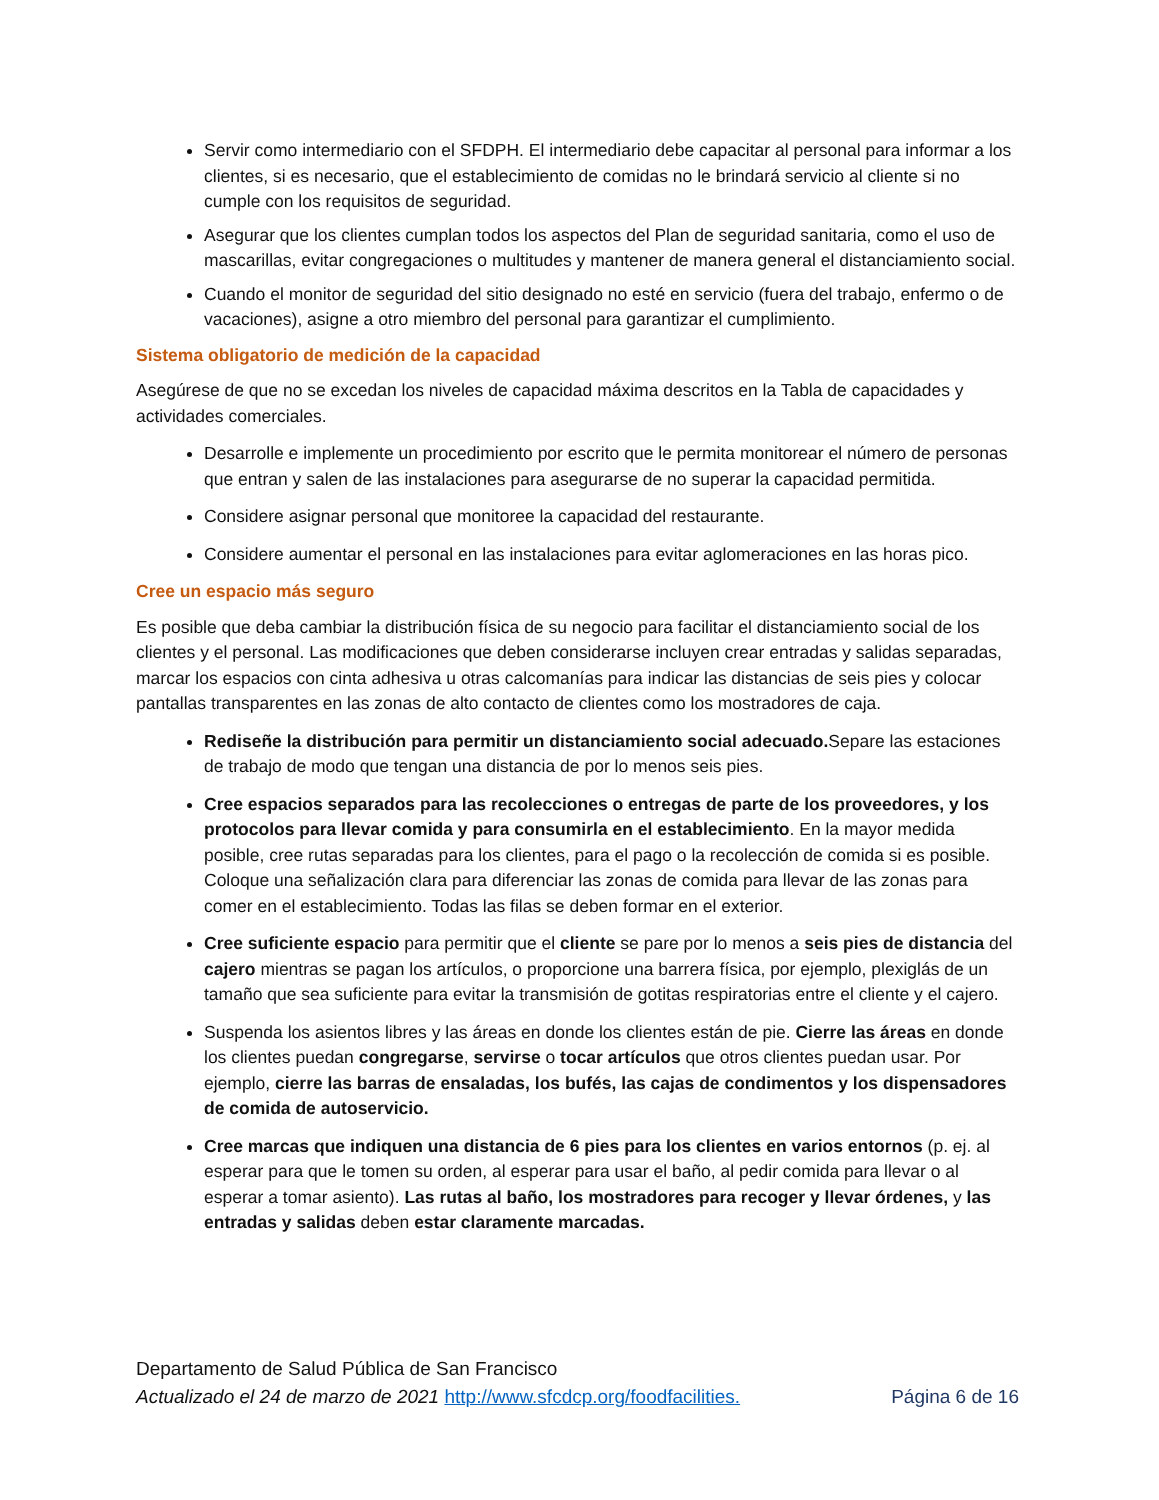Servir como intermediario con el SFDPH. El intermediario debe capacitar al personal para informar a los clientes, si es necesario, que el establecimiento de comidas no le brindará servicio al cliente si no cumple con los requisitos de seguridad.
Asegurar que los clientes cumplan todos los aspectos del Plan de seguridad sanitaria, como el uso de mascarillas, evitar congregaciones o multitudes y mantener de manera general el distanciamiento social.
Cuando el monitor de seguridad del sitio designado no esté en servicio (fuera del trabajo, enfermo o de vacaciones), asigne a otro miembro del personal para garantizar el cumplimiento.
Sistema obligatorio de medición de la capacidad
Asegúrese de que no se excedan los niveles de capacidad máxima descritos en la Tabla de capacidades y actividades comerciales.
Desarrolle e implemente un procedimiento por escrito que le permita monitorear el número de personas que entran y salen de las instalaciones para asegurarse de no superar la capacidad permitida.
Considere asignar personal que monitoree la capacidad del restaurante.
Considere aumentar el personal en las instalaciones para evitar aglomeraciones en las horas pico.
Cree un espacio más seguro
Es posible que deba cambiar la distribución física de su negocio para facilitar el distanciamiento social de los clientes y el personal. Las modificaciones que deben considerarse incluyen crear entradas y salidas separadas, marcar los espacios con cinta adhesiva u otras calcomanías para indicar las distancias de seis pies y colocar pantallas transparentes en las zonas de alto contacto de clientes como los mostradores de caja.
Rediseñe la distribución para permitir un distanciamiento social adecuado. Separe las estaciones de trabajo de modo que tengan una distancia de por lo menos seis pies.
Cree espacios separados para las recolecciones o entregas de parte de los proveedores, y los protocolos para llevar comida y para consumirla en el establecimiento. En la mayor medida posible, cree rutas separadas para los clientes, para el pago o la recolección de comida si es posible. Coloque una señalización clara para diferenciar las zonas de comida para llevar de las zonas para comer en el establecimiento. Todas las filas se deben formar en el exterior.
Cree suficiente espacio para permitir que el cliente se pare por lo menos a seis pies de distancia del cajero mientras se pagan los artículos, o proporcione una barrera física, por ejemplo, plexiglás de un tamaño que sea suficiente para evitar la transmisión de gotitas respiratorias entre el cliente y el cajero.
Suspenda los asientos libres y las áreas en donde los clientes están de pie. Cierre las áreas en donde los clientes puedan congregarse, servirse o tocar artículos que otros clientes puedan usar. Por ejemplo, cierre las barras de ensaladas, los bufés, las cajas de condimentos y los dispensadores de comida de autoservicio.
Cree marcas que indiquen una distancia de 6 pies para los clientes en varios entornos (p. ej. al esperar para que le tomen su orden, al esperar para usar el baño, al pedir comida para llevar o al esperar a tomar asiento). Las rutas al baño, los mostradores para recoger y llevar órdenes, y las entradas y salidas deben estar claramente marcadas.
Departamento de Salud Pública de San Francisco
Actualizado el 24 de marzo de 2021 http://www.sfcdcp.org/foodfacilities. Página 6 de 16